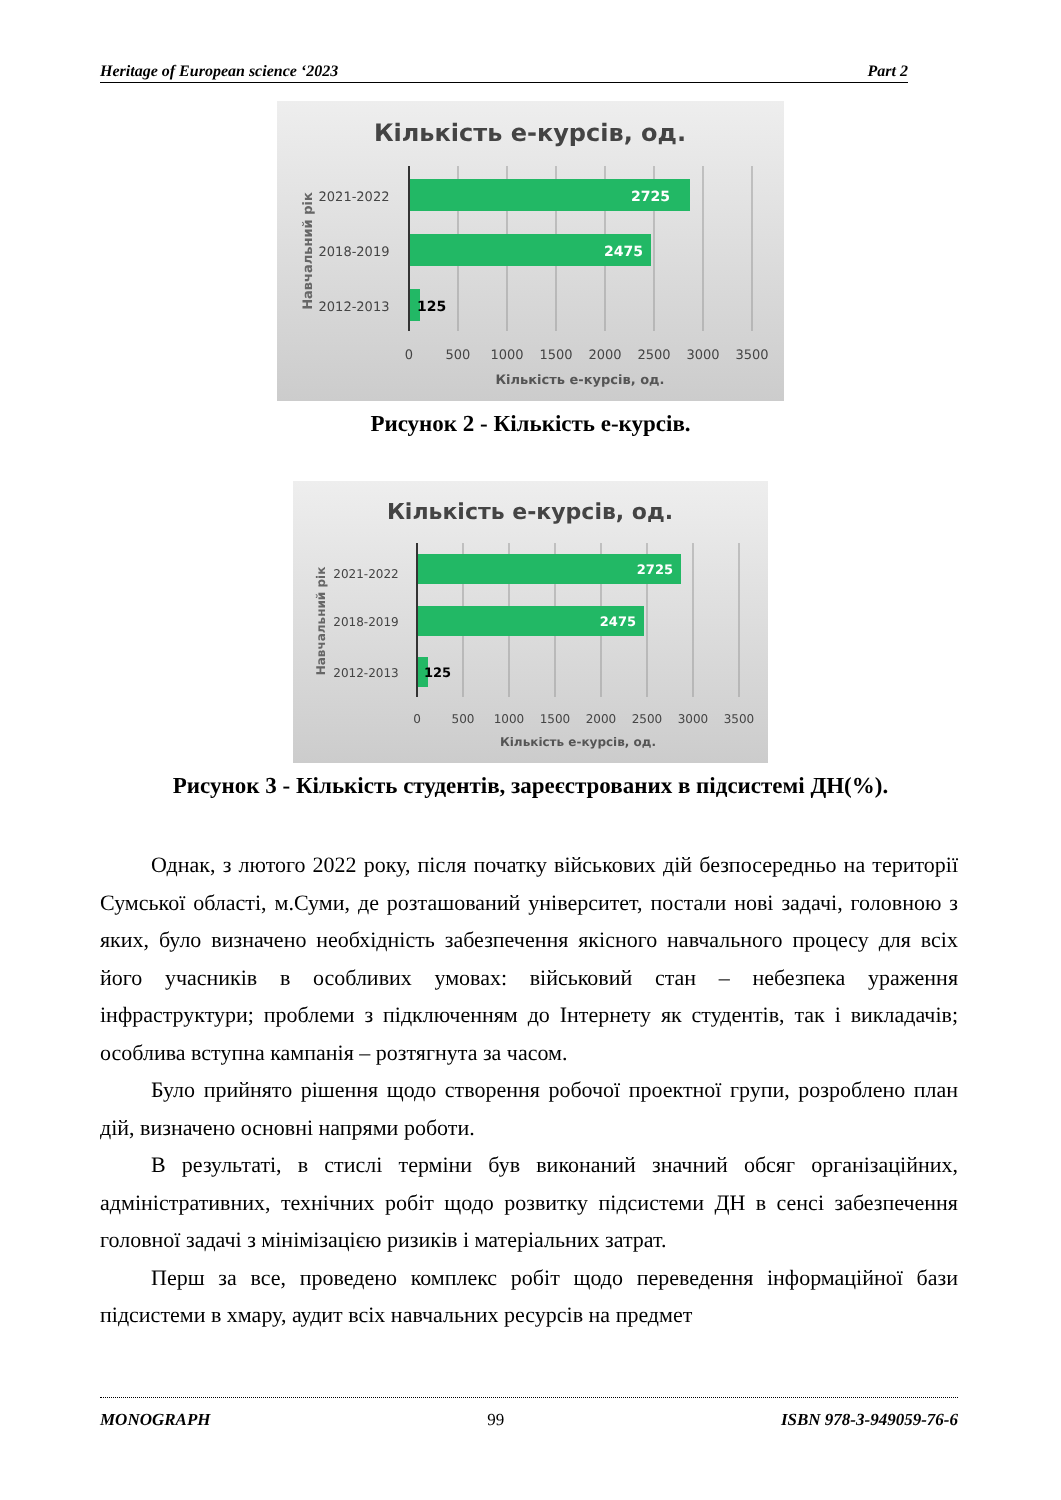Heritage of European science ‘2023 Part 2
Кількість е-курсів, од.
2725
2475
125
2021-2022
2018-2019
2012-2013
Навчальний рік
0
500
1000
1500
2000
2500
3000
3500
Кількість е-курсів, од.
Рисунок 2 - Кількість е-курсів.
Кількість е-курсів, од.
2725
2475
125
2021-2022
2018-2019
2012-2013
Навчальний рік
0
500
1000
1500
2000
2500
3000
3500
Кількість е-курсів, од.
Рисунок 3 - Кількість студентів, зареєстрованих в підсистемі ДН(%).
Однак, з лютого 2022 року, після початку військових дій безпосередньо на території Сумської області, м.Суми, де розташований університет, постали нові задачі, головною з яких, було визначено необхідність забезпечення якісного навчального процесу для всіх його учасників в особливих умовах: військовий стан – небезпека ураження інфраструктури; проблеми з підключенням до Інтернету як студентів, так і викладачів; особлива вступна кампанія – розтягнута за часом.
Було прийнято рішення щодо створення робочої проектної групи, розроблено план дій, визначено основні напрями роботи.
В результаті, в стислі терміни був виконаний значний обсяг організаційних, адміністративних, технічних робіт щодо розвитку підсистеми ДН в сенсі забезпечення головної задачі з мінімізацією ризиків і матеріальних затрат.
Перш за все, проведено комплекс робіт щодо переведення інформаційної бази підсистеми в хмару, аудит всіх навчальних ресурсів на предмет
MONOGRAPH 99 ISBN 978-3-949059-76-6